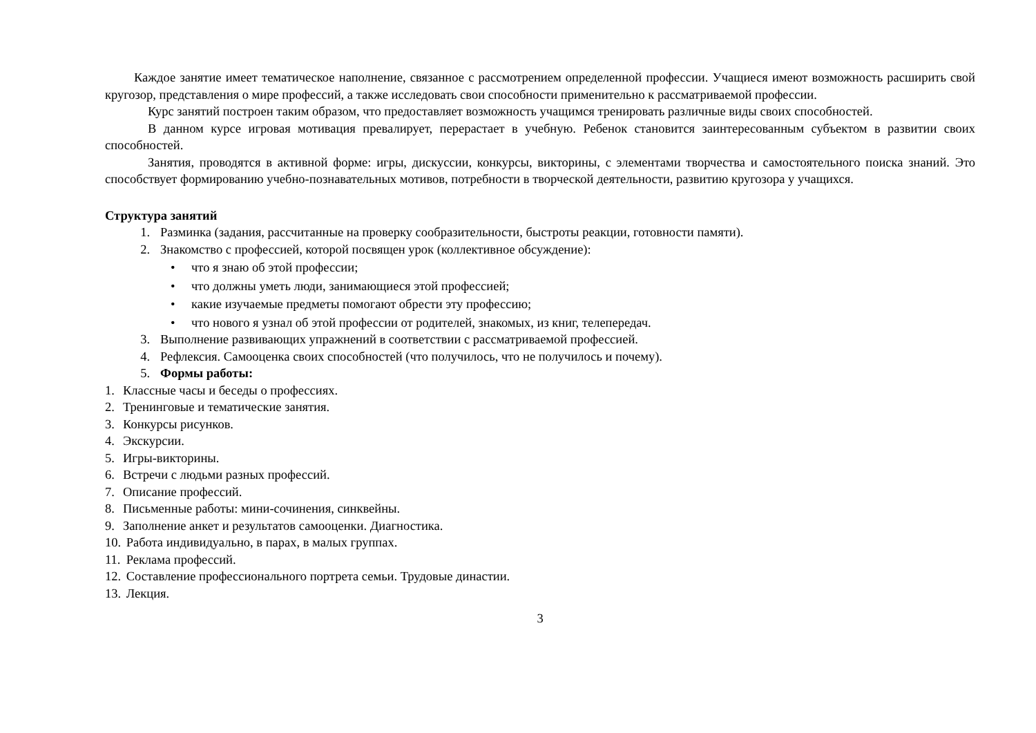Каждое занятие имеет тематическое наполнение, связанное с рассмотрением определенной профессии. Учащиеся имеют возможность расширить свой кругозор, представления о мире профессий, а также исследовать свои способности применительно к рассматриваемой профессии.
Курс занятий построен таким образом, что предоставляет возможность учащимся тренировать различные виды своих способностей.
В данном курсе игровая мотивация превалирует, перерастает в учебную. Ребенок становится заинтересованным субъектом в развитии своих способностей.
Занятия, проводятся в активной форме: игры, дискуссии, конкурсы, викторины, с элементами творчества и самостоятельного поиска знаний. Это способствует формированию учебно-познавательных мотивов, потребности в творческой деятельности, развитию кругозора у учащихся.
Структура занятий
1. Разминка (задания, рассчитанные на проверку сообразительности, быстроты реакции, готовности памяти).
2. Знакомство с профессией, которой посвящен урок (коллективное обсуждение):
• что я знаю об этой профессии;
• что должны уметь люди, занимающиеся этой профессией;
• какие изучаемые предметы помогают обрести эту профессию;
• что нового я узнал об этой профессии от родителей, знакомых, из книг, телепередач.
3. Выполнение развивающих упражнений в соответствии с рассматриваемой профессией.
4. Рефлексия. Самооценка своих способностей (что получилось, что не получилось и почему).
5. Формы работы:
1. Классные часы и беседы о профессиях.
2. Тренинговые и тематические занятия.
3. Конкурсы рисунков.
4. Экскурсии.
5. Игры-викторины.
6. Встречи с людьми разных профессий.
7. Описание профессий.
8. Письменные работы: мини-сочинения, синквейны.
9. Заполнение анкет и результатов самооценки. Диагностика.
10. Работа индивидуально, в парах, в малых группах.
11. Реклама профессий.
12. Составление профессионального портрета семьи. Трудовые династии.
13. Лекция.
3